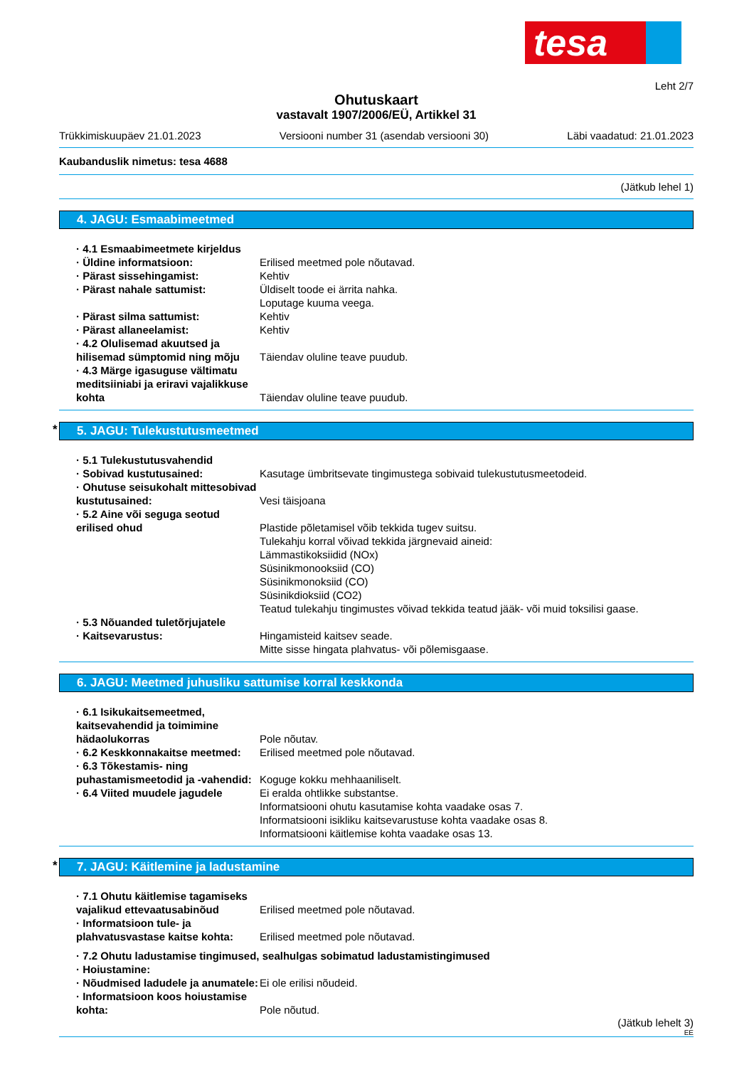tesa
Leht 2/7
Ohutuskaart
vastavalt 1907/2006/EÜ, Artikkel 31
Trükkimiskuupäev 21.01.2023 Versiooni number 31 (asendab versiooni 30) Läbi vaadatud: 21.01.2023
Kaubanduslik nimetus: tesa 4688
(Jätkub lehel 1)
4. JAGU: Esmaabimeetmed
· 4.1 Esmaabimeetmete kirjeldus
· Üldine informatsioon: Erilised meetmed pole nõutavad.
· Pärast sissehingamist: Kehtiv
· Pärast nahale sattumist: Üldiselt toode ei ärrita nahka.
Loputage kuuma veega.
· Pärast silma sattumist: Kehtiv
· Pärast allaneelamist: Kehtiv
· 4.2 Olulisemad akuutsed ja hilisemad sümptomid ning mõju
Täiendav oluline teave puudub.
· 4.3 Märge igasuguse vältimatu meditsiiniabi ja eriravi vajalikkuse kohta
Täiendav oluline teave puudub.
* 5. JAGU: Tulekustutusmeetmed
· 5.1 Tulekustutusvahendid
· Sobivad kustutusained: Kasutage ümbritsevate tingimustega sobivaid tulekustutusmeetodeid.
· Ohutuse seisukohalt mittesobivad kustutusained:
Vesi täisjoana
· 5.2 Aine või seguga seotud erilised ohud
Plastide põletamisel võib tekkida tugev suitsu.
Tulekahju korral võivad tekkida järgnevaid aineid:
Lämmastikoksiidid (NOx)
Süsinikmonooksiid (CO)
Süsinikmonoksiid (CO)
Süsinikdioksiid (CO2)
Teatud tulekahju tingimustes võivad tekkida teatud jääk- või muid toksilisi gaase.
· 5.3 Nõuanded tuletõrjujatele
· Kaitsevarustus: Hingamisteid kaitsev seade.
Mitte sisse hingata plahvatus- või põlemisgaase.
6. JAGU: Meetmed juhusliku sattumise korral keskkonda
· 6.1 Isikukaitsemeetmed, kaitsevahendid ja toimimine hädaolukorras
Pole nõutav.
· 6.2 Keskkonnakaitse meetmed: Erilised meetmed pole nõutavad.
· 6.3 Tõkestamis- ning puhastamismeetodid ja -vahendid:
Koguge kokku mehhaaniliselt.
· 6.4 Viited muudele jagudele Ei eralda ohtlikke substantse.
Informatsiooni ohutu kasutamise kohta vaadake osas 7.
Informatsiooni isikliku kaitsevarustuse kohta vaadake osas 8.
Informatsiooni käitlemise kohta vaadake osas 13.
* 7. JAGU: Käitlemine ja ladustamine
· 7.1 Ohutu käitlemise tagamiseks vajalikud ettevaatusabinõud
Erilised meetmed pole nõutavad.
· Informatsioon tule- ja plahvatusvastase kaitse kohta:
Erilised meetmed pole nõutavad.
· 7.2 Ohutu ladustamise tingimused, sealhulgas sobimatud ladustamistingimused
· Hoiustamine:
· Nõudmised ladudele ja anumatele:
Ei ole erilisi nõudeid.
· Informatsioon koos hoiustamise kohta:
Pole nõutud.
(Jätkub lehelt 3)
EE